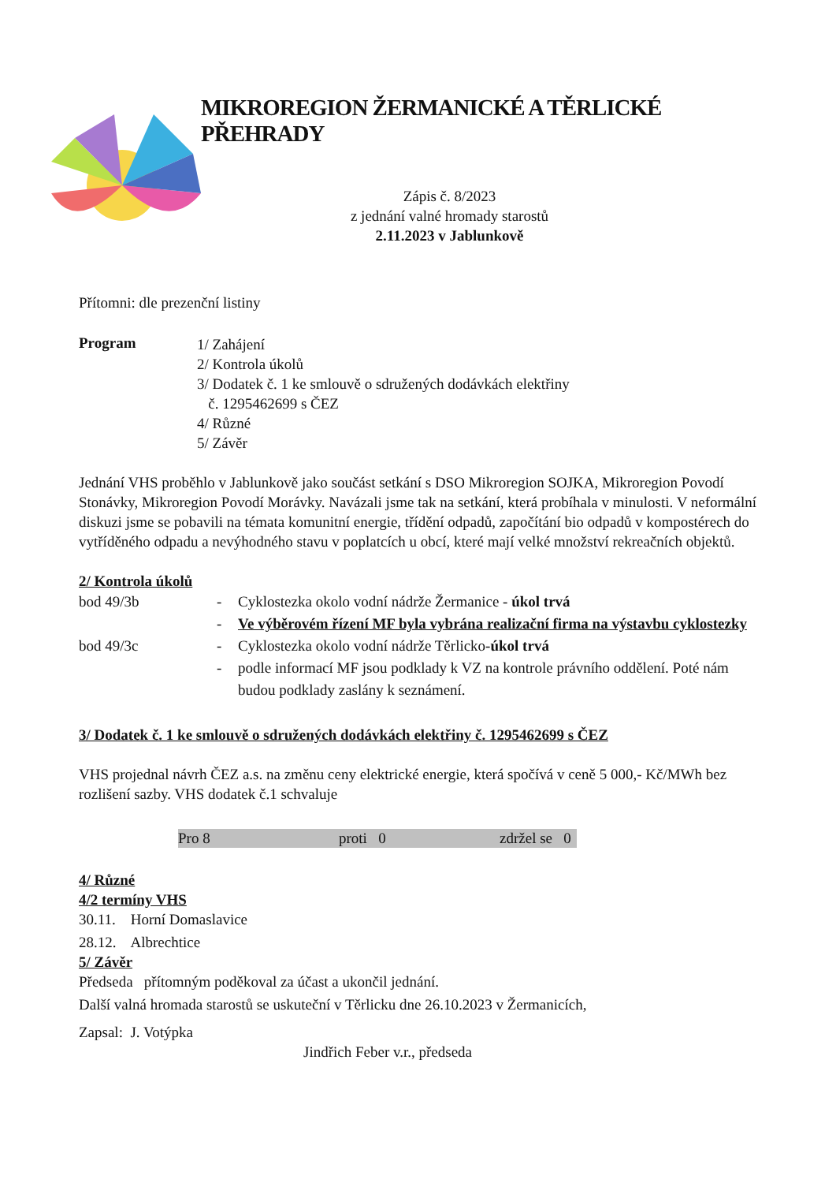MIKROREGION ŽERMANICKÉ A TĚRLICKÉ PŘEHRADY
Zápis č. 8/2023
z jednání valné hromady starostů
2.11.2023 v Jablunkově
Přítomni: dle prezenční listiny
Program
1/ Zahájení
2/ Kontrola úkolů
3/ Dodatek č. 1 ke smlouvě o sdružených dodávkách elektřiny
č. 1295462699 s ČEZ
4/ Různé
5/ Závěr
Jednání VHS proběhlo v Jablunkově jako součást setkání s DSO Mikroregion SOJKA, Mikroregion Povodí Stonávky, Mikroregion Povodí Morávky. Navázali jsme tak na setkání, která probíhala v minulosti. V neformální diskuzi jsme se pobavili na témata komunitní energie, třídění odpadů, započítání bio odpadů v kompostérech do vytříděného odpadu a nevýhodného stavu v poplatcích u obcí, které mají velké množství rekreačních objektů.
2/ Kontrola úkolů
bod 49/3b - Cyklostezka okolo vodní nádrže Žermanice - úkol trvá
- Ve výběrovém řízení MF byla vybrána realizační firma na výstavbu cyklostezky
bod 49/3c - Cyklostezka okolo vodní nádrže Těrlicko-úkol trvá
- podle informací MF jsou podklady k VZ na kontrole právního oddělení. Poté nám budou podklady zaslány k seznámení.
3/ Dodatek č. 1 ke smlouvě o sdružených dodávkách elektřiny č. 1295462699 s ČEZ
VHS projednal návrh ČEZ a.s. na změnu ceny elektrické energie, která spočívá v ceně 5 000,- Kč/MWh bez rozlišení sazby. VHS dodatek č.1 schvaluje
Pro 8 proti 0 zdržel se 0
4/ Různé
4/2 termíny VHS
30.11. Horní Domaslavice
28.12. Albrechtice
5/ Závěr
Předseda přítomným poděkoval za účast a ukončil jednání.
Další valná hromada starostů se uskuteční v Těrlicku dne 26.10.2023 v Žermanicích,
Zapsal: J. Votýpka
Jindřich Feber v.r., předseda